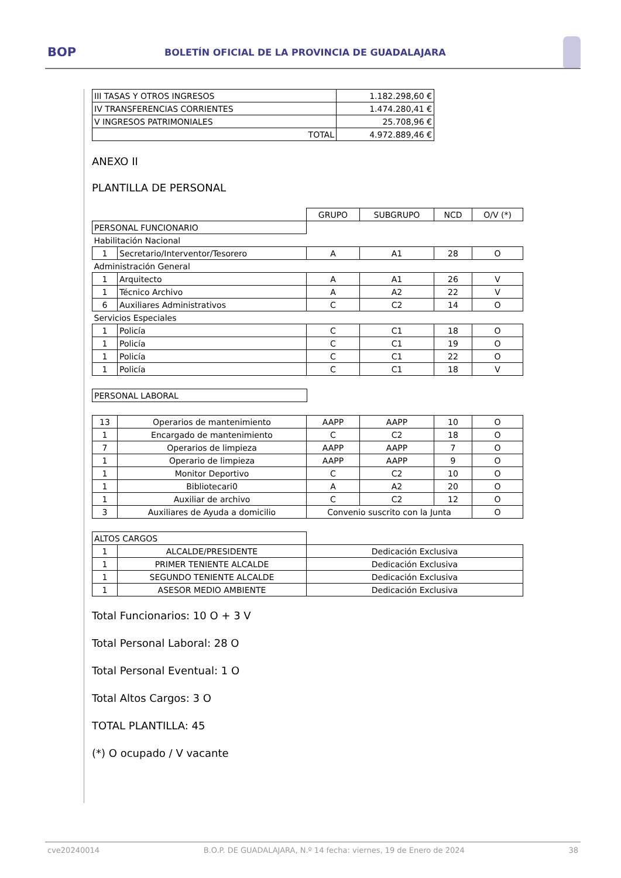BOP BOLETÍN OFICIAL DE LA PROVINCIA DE GUADALAJARA
| III TASAS Y OTROS INGRESOS | 1.182.298,60 € |
| IV TRANSFERENCIAS CORRIENTES | 1.474.280,41 € |
| V INGRESOS PATRIMONIALES | 25.708,96 € |
| TOTAL | 4.972.889,46 € |
ANEXO II
PLANTILLA DE PERSONAL
| | | GRUPO | SUBGRUPO | NCD | O/V (*) |
| PERSONAL FUNCIONARIO | | | | | |
| Habilitación Nacional | | | | | |
| 1 | Secretario/Interventor/Tesorero | A | A1 | 28 | O |
| Administración General | | | | | |
| 1 | Arquitecto | A | A1 | 26 | V |
| 1 | Técnico Archivo | A | A2 | 22 | V |
| 6 | Auxiliares Administrativos | C | C2 | 14 | O |
| Servicios Especiales | | | | | |
| 1 | Policía | C | C1 | 18 | O |
| 1 | Policía | C | C1 | 19 | O |
| 1 | Policía | C | C1 | 22 | O |
| 1 | Policía | C | C1 | 18 | V |
| PERSONAL LABORAL |
| 13 | Operarios de mantenimiento | AAPP | AAPP | 10 | O |
| 1 | Encargado de mantenimiento | C | C2 | 18 | O |
| 7 | Operarios de limpieza | AAPP | AAPP | 7 | O |
| 1 | Operario de limpieza | AAPP | AAPP | 9 | O |
| 1 | Monitor Deportivo | C | C2 | 10 | O |
| 1 | Bibliotecari0 | A | A2 | 20 | O |
| 1 | Auxiliar de archivo | C | C2 | 12 | O |
| 3 | Auxiliares de Ayuda a domicilio | Convenio suscrito con la Junta | | | O |
| ALTOS CARGOS | | |
| 1 | ALCALDE/PRESIDENTE | Dedicación Exclusiva |
| 1 | PRIMER TENIENTE ALCALDE | Dedicación Exclusiva |
| 1 | SEGUNDO TENIENTE ALCALDE | Dedicación Exclusiva |
| 1 | ASESOR MEDIO AMBIENTE | Dedicación Exclusiva |
Total Funcionarios: 10 O + 3 V
Total Personal Laboral: 28 O
Total Personal Eventual: 1 O
Total Altos Cargos: 3 O
TOTAL PLANTILLA: 45
(*) O ocupado / V vacante
cve20240014 B.O.P. DE GUADALAJARA, N.º 14 fecha: viernes, 19 de Enero de 2024 38